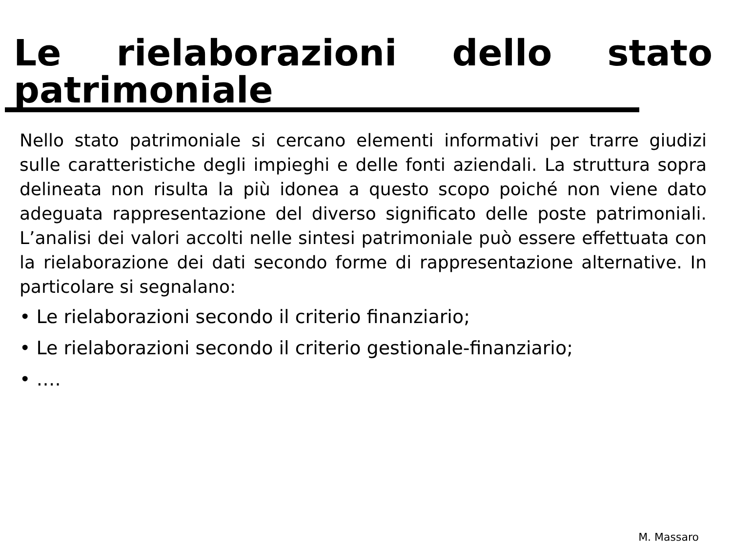Le rielaborazioni dello stato patrimoniale
Nello stato patrimoniale si cercano elementi informativi per trarre giudizi sulle caratteristiche degli impieghi e delle fonti aziendali. La struttura sopra delineata non risulta la più idonea a questo scopo poiché non viene dato adeguata rappresentazione del diverso significato delle poste patrimoniali. L’analisi dei valori accolti nelle sintesi patrimoniale può essere effettuata con la rielaborazione dei dati secondo forme di rappresentazione alternative. In particolare si segnalano:
• Le rielaborazioni secondo il criterio finanziario;
• Le rielaborazioni secondo il criterio gestionale-finanziario;
• ….
M. Massaro